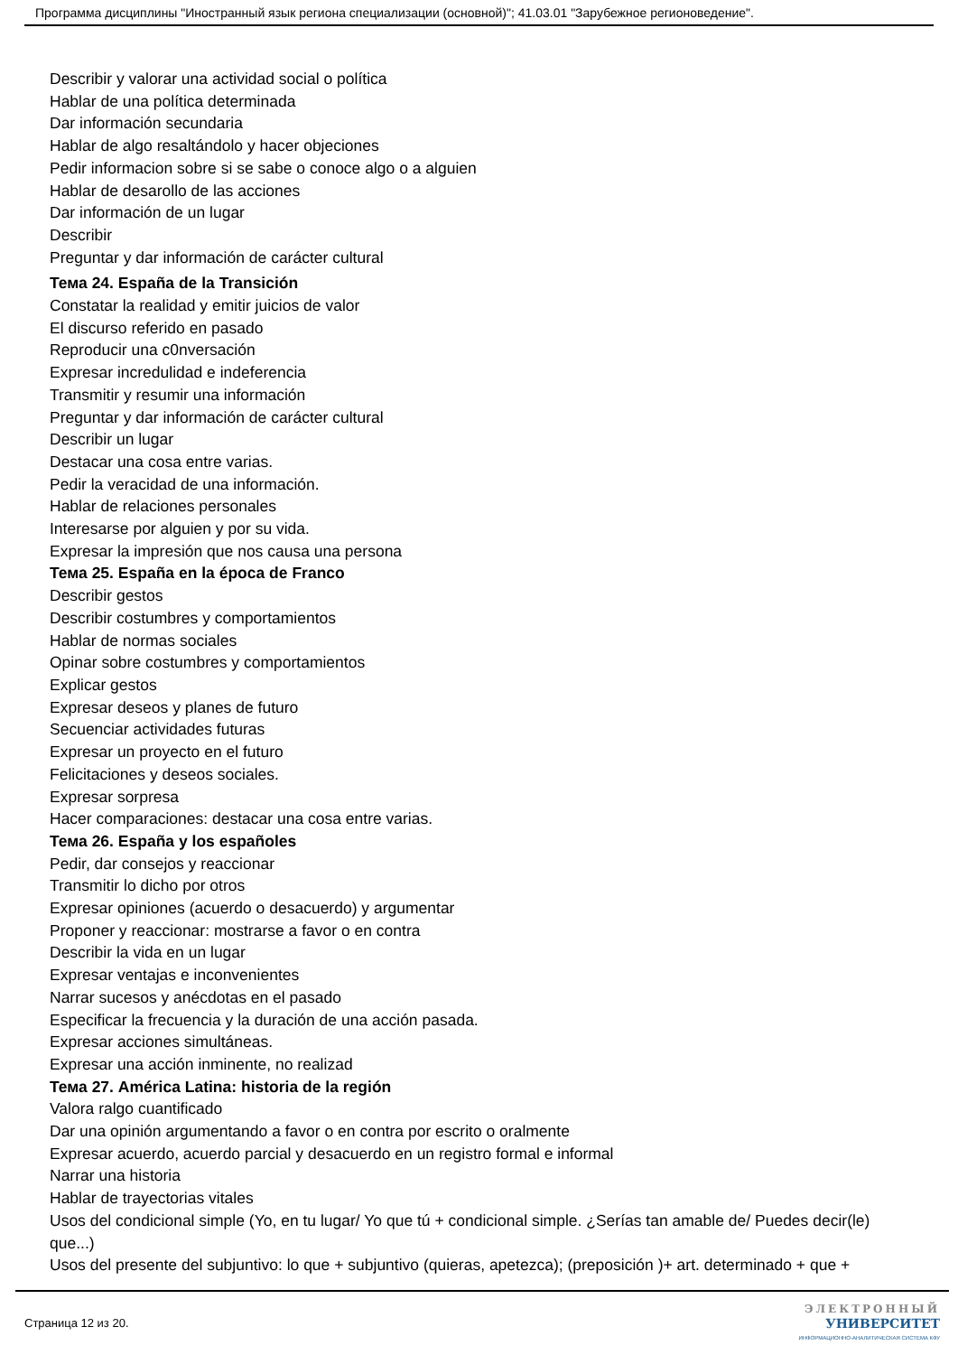Программа дисциплины "Иностранный язык региона специализации (основной)"; 41.03.01 "Зарубежное регионоведение".
Describir y valorar una actividad social o política
Hablar de una política determinada
Dar información secundaria
Hablar de algo resaltándolo y hacer objeciones
Pedir informacion sobre si se sabe o conoce algo o a alguien
Hablar de desarollo de las acciones
Dar información de un lugar
Describir
Preguntar y dar información de carácter cultural
Тема 24. España de la Transición
Constatar la realidad y emitir juicios de valor
El discurso referido en pasado
Reproducir una c0nversación
Expresar incredulidad e indeferencia
Transmitir y resumir una información
Preguntar y dar información de carácter cultural
Describir un lugar
Destacar una cosa entre varias.
Pedir la veracidad de una información.
Hablar de relaciones personales
Interesarse por alguien y por su vida.
Expresar la impresión que nos causa una persona
Тема 25. España en la época de Franco
Describir gestos
Describir costumbres y comportamientos
Hablar de normas sociales
Opinar sobre costumbres y comportamientos
Explicar gestos
Expresar deseos y planes de futuro
Secuenciar actividades futuras
Expresar un proyecto en el futuro
Felicitaciones y deseos sociales.
Expresar sorpresa
Hacer comparaciones: destacar una cosa entre varias.
Тема 26. España y los españoles
Pedir, dar consejos y reaccionar
Transmitir lo dicho por otros
Expresar opiniones (acuerdo o desacuerdo) y argumentar
Proponer y reaccionar: mostrarse a favor o en contra
Describir la vida en un lugar
Expresar ventajas e inconvenientes
Narrar sucesos y anécdotas en el pasado
Especificar la frecuencia y la duración de una acción pasada.
Expresar acciones simultáneas.
Expresar una acción inminente, no realizad
Тема 27. América Latina: historia de la región
Valora ralgo cuantificado
Dar una opinión argumentando a favor o en contra por escrito o oralmente
Expresar acuerdo, acuerdo parcial y desacuerdo en un registro formal e informal
Narrar una historia
Hablar de trayectorias vitales
Usos del condicional simple (Yo, en tu lugar/ Yo que tú + condicional simple. ¿Serías tan amable de/ Puedes decir(le) que...)
Usos del presente del subjuntivo: lo que + subjuntivo (quieras, apetezca); (preposición )+ art. determinado + que +
Страница 12 из 20.
ЭЛЕКТРОННЫЙ
УНИВЕРСИТЕТ
ИНФОРМАЦИОННО-АНАЛИТИЧЕСКАЯ СИСТЕМА КФУ